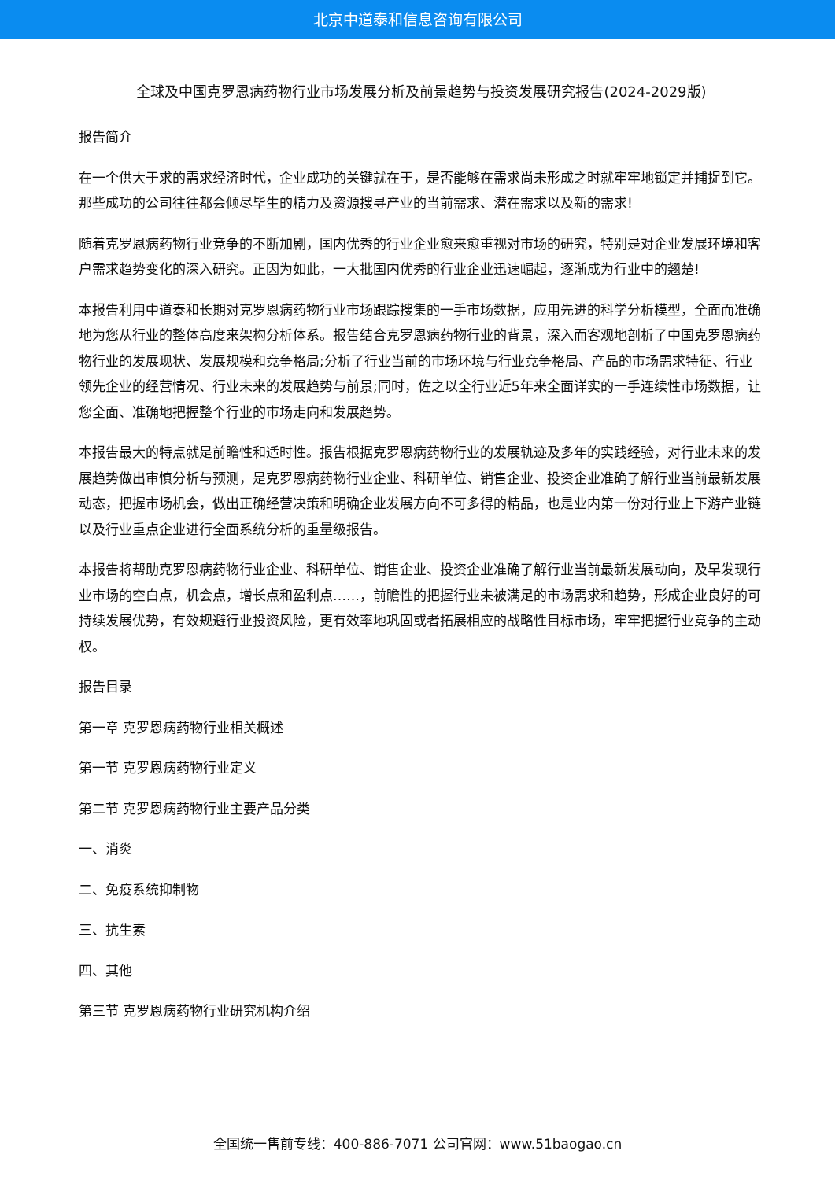北京中道泰和信息咨询有限公司
全球及中国克罗恩病药物行业市场发展分析及前景趋势与投资发展研究报告(2024-2029版)
报告简介
在一个供大于求的需求经济时代，企业成功的关键就在于，是否能够在需求尚未形成之时就牢牢地锁定并捕捉到它。那些成功的公司往往都会倾尽毕生的精力及资源搜寻产业的当前需求、潜在需求以及新的需求!
随着克罗恩病药物行业竞争的不断加剧，国内优秀的行业企业愈来愈重视对市场的研究，特别是对企业发展环境和客户需求趋势变化的深入研究。正因为如此，一大批国内优秀的行业企业迅速崛起，逐渐成为行业中的翘楚!
本报告利用中道泰和长期对克罗恩病药物行业市场跟踪搜集的一手市场数据，应用先进的科学分析模型，全面而准确地为您从行业的整体高度来架构分析体系。报告结合克罗恩病药物行业的背景，深入而客观地剖析了中国克罗恩病药物行业的发展现状、发展规模和竞争格局;分析了行业当前的市场环境与行业竞争格局、产品的市场需求特征、行业领先企业的经营情况、行业未来的发展趋势与前景;同时，佐之以全行业近5年来全面详实的一手连续性市场数据，让您全面、准确地把握整个行业的市场走向和发展趋势。
本报告最大的特点就是前瞻性和适时性。报告根据克罗恩病药物行业的发展轨迹及多年的实践经验，对行业未来的发展趋势做出审慎分析与预测，是克罗恩病药物行业企业、科研单位、销售企业、投资企业准确了解行业当前最新发展动态，把握市场机会，做出正确经营决策和明确企业发展方向不可多得的精品，也是业内第一份对行业上下游产业链以及行业重点企业进行全面系统分析的重量级报告。
本报告将帮助克罗恩病药物行业企业、科研单位、销售企业、投资企业准确了解行业当前最新发展动向，及早发现行业市场的空白点，机会点，增长点和盈利点……，前瞻性的把握行业未被满足的市场需求和趋势，形成企业良好的可持续发展优势，有效规避行业投资风险，更有效率地巩固或者拓展相应的战略性目标市场，牢牢把握行业竞争的主动权。
报告目录
第一章 克罗恩病药物行业相关概述
第一节 克罗恩病药物行业定义
第二节 克罗恩病药物行业主要产品分类
一、消炎
二、免疫系统抑制物
三、抗生素
四、其他
第三节 克罗恩病药物行业研究机构介绍
全国统一售前专线：400-886-7071 公司官网：www.51baogao.cn